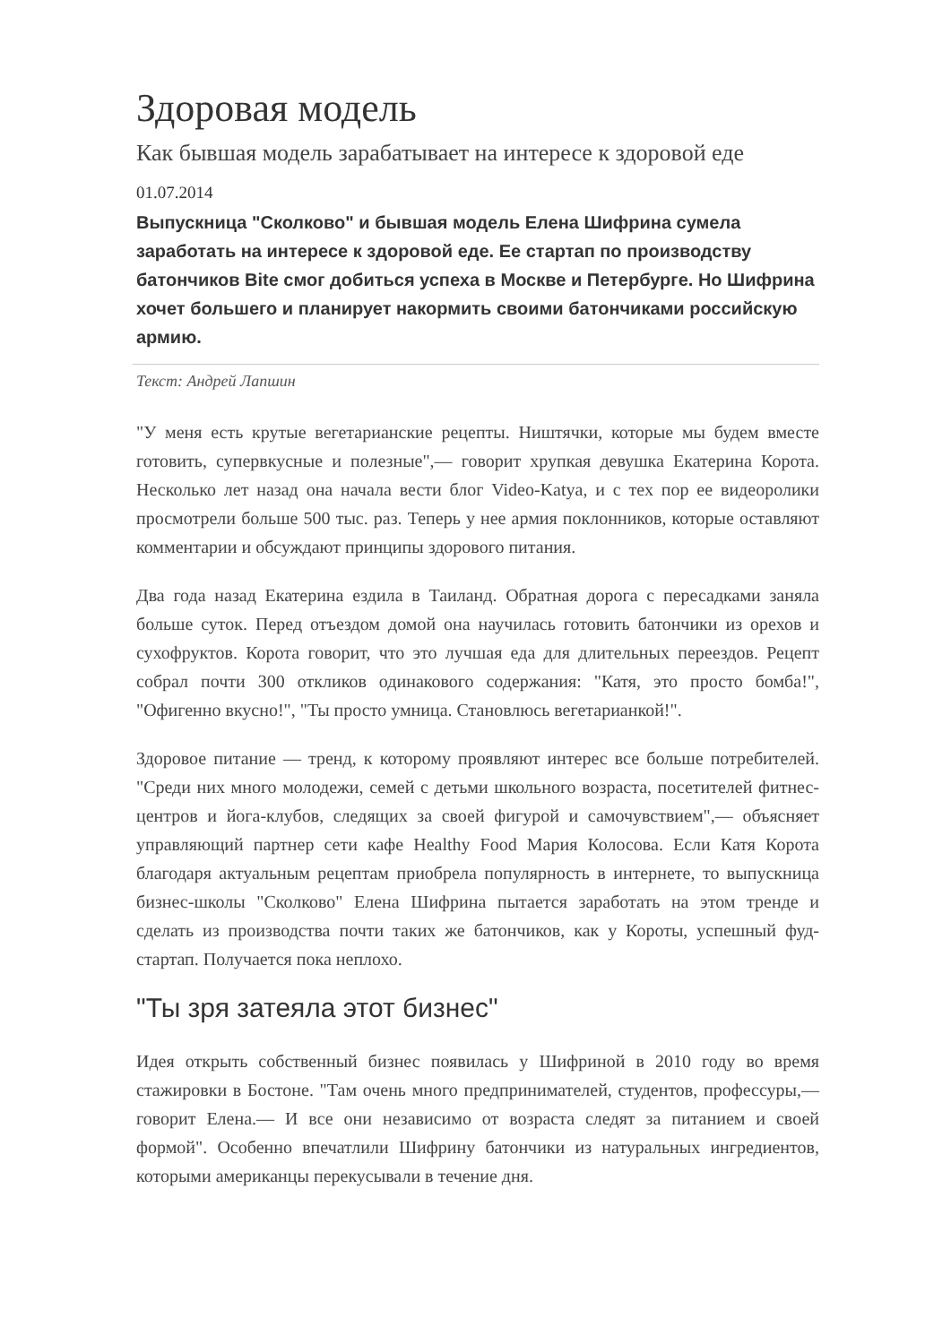Здоровая модель
Как бывшая модель зарабатывает на интересе к здоровой еде
01.07.2014
Выпускница "Сколково" и бывшая модель Елена Шифрина сумела заработать на интересе к здоровой еде. Ее стартап по производству батончиков Bite смог добиться успеха в Москве и Петербурге. Но Шифрина хочет большего и планирует накормить своими батончиками российскую армию.
Текст: Андрей Лапшин
"У меня есть крутые вегетарианские рецепты. Ништячки, которые мы будем вместе готовить, супервкусные и полезные",— говорит хрупкая девушка Екатерина Корота. Несколько лет назад она начала вести блог Video-Katya, и с тех пор ее видеоролики просмотрели больше 500 тыс. раз. Теперь у нее армия поклонников, которые оставляют комментарии и обсуждают принципы здорового питания.
Два года назад Екатерина ездила в Таиланд. Обратная дорога с пересадками заняла больше суток. Перед отъездом домой она научилась готовить батончики из орехов и сухофруктов. Корота говорит, что это лучшая еда для длительных переездов. Рецепт собрал почти 300 откликов одинакового содержания: "Катя, это просто бомба!", "Офигенно вкусно!", "Ты просто умница. Становлюсь вегетарианкой!".
Здоровое питание — тренд, к которому проявляют интерес все больше потребителей. "Среди них много молодежи, семей с детьми школьного возраста, посетителей фитнес-центров и йога-клубов, следящих за своей фигурой и самочувствием",— объясняет управляющий партнер сети кафе Healthy Food Мария Колосова. Если Катя Корота благодаря актуальным рецептам приобрела популярность в интернете, то выпускница бизнес-школы "Сколково" Елена Шифрина пытается заработать на этом тренде и сделать из производства почти таких же батончиков, как у Короты, успешный фуд-стартап. Получается пока неплохо.
"Ты зря затеяла этот бизнес"
Идея открыть собственный бизнес появилась у Шифриной в 2010 году во время стажировки в Бостоне. "Там очень много предпринимателей, студентов, профессуры,— говорит Елена.— И все они независимо от возраста следят за питанием и своей формой". Особенно впечатлили Шифрину батончики из натуральных ингредиентов, которыми американцы перекусывали в течение дня.